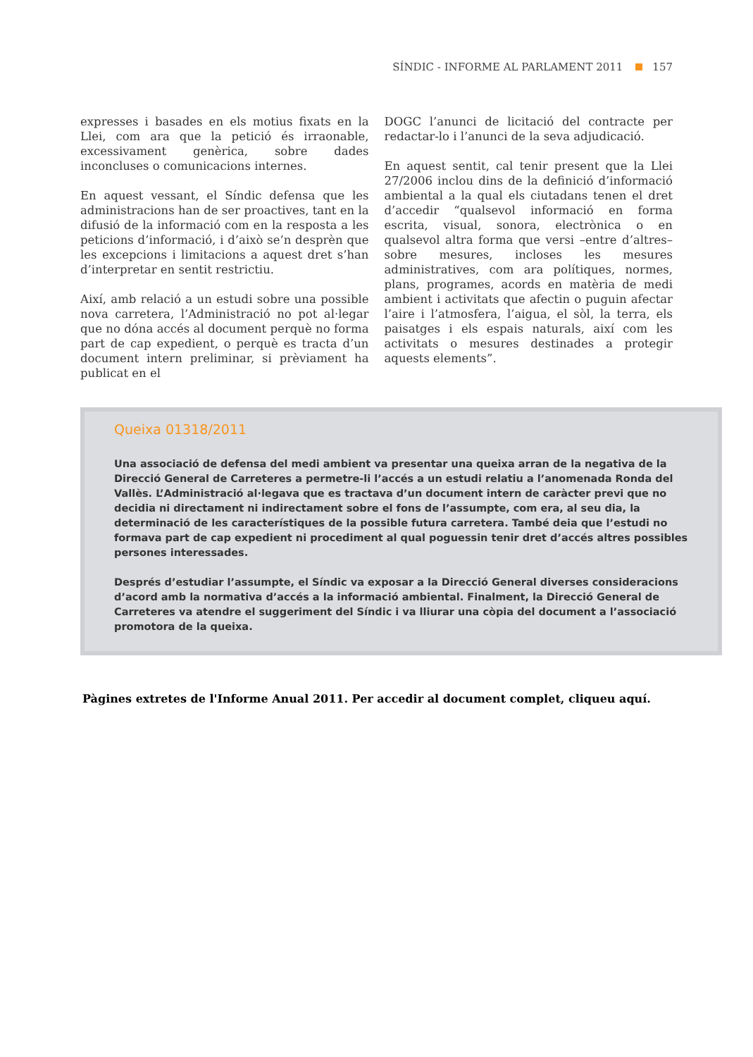SÍNDIC - INFORME AL PARLAMENT 2011 157
expresses i basades en els motius fixats en la Llei, com ara que la petició és irraonable, excessivament genèrica, sobre dades inconcluses o comunicacions internes.
En aquest vessant, el Síndic defensa que les administracions han de ser proactives, tant en la difusió de la informació com en la resposta a les peticions d’informació, i d’això se’n desprèn que les excepcions i limitacions a aquest dret s’han d’interpretar en sentit restrictiu.
Així, amb relació a un estudi sobre una possible nova carretera, l’Administració no pot al·legar que no dóna accés al document perquè no forma part de cap expedient, o perquè es tracta d’un document intern preliminar, si prèviament ha publicat en el
DOGC l’anunci de licitació del contracte per redactar-lo i l’anunci de la seva adjudicació.
En aquest sentit, cal tenir present que la Llei 27/2006 inclou dins de la definició d’informació ambiental a la qual els ciutadans tenen el dret d’accedir “qualsevol informació en forma escrita, visual, sonora, electrònica o en qualsevol altra forma que versi –entre d’altres– sobre mesures, incloses les mesures administratives, com ara polítiques, normes, plans, programes, acords en matèria de medi ambient i activitats que afectin o puguin afectar l’aire i l’atmosfera, l’aigua, el sòl, la terra, els paisatges i els espais naturals, així com les activitats o mesures destinades a protegir aquests elements”.
Queixa 01318/2011
Una associació de defensa del medi ambient va presentar una queixa arran de la negativa de la Direcció General de Carreteres a permetre-li l’accés a un estudi relatiu a l’anomenada Ronda del Vallès. L’Administració al·legava que es tractava d’un document intern de caràcter previ que no decidia ni directament ni indirectament sobre el fons de l’assumpte, com era, al seu dia, la determinació de les característiques de la possible futura carretera. També deia que l’estudi no formava part de cap expedient ni procediment al qual poguessin tenir dret d’accés altres possibles persones interessades.
Després d’estudiar l’assumpte, el Síndic va exposar a la Direcció General diverses consideracions d’acord amb la normativa d’accés a la informació ambiental. Finalment, la Direcció General de Carreteres va atendre el suggeriment del Síndic i va lliurar una còpia del document a l’associació promotora de la queixa.
Pàgines extretes de l'Informe Anual 2011. Per accedir al document complet, cliqueu aquí.